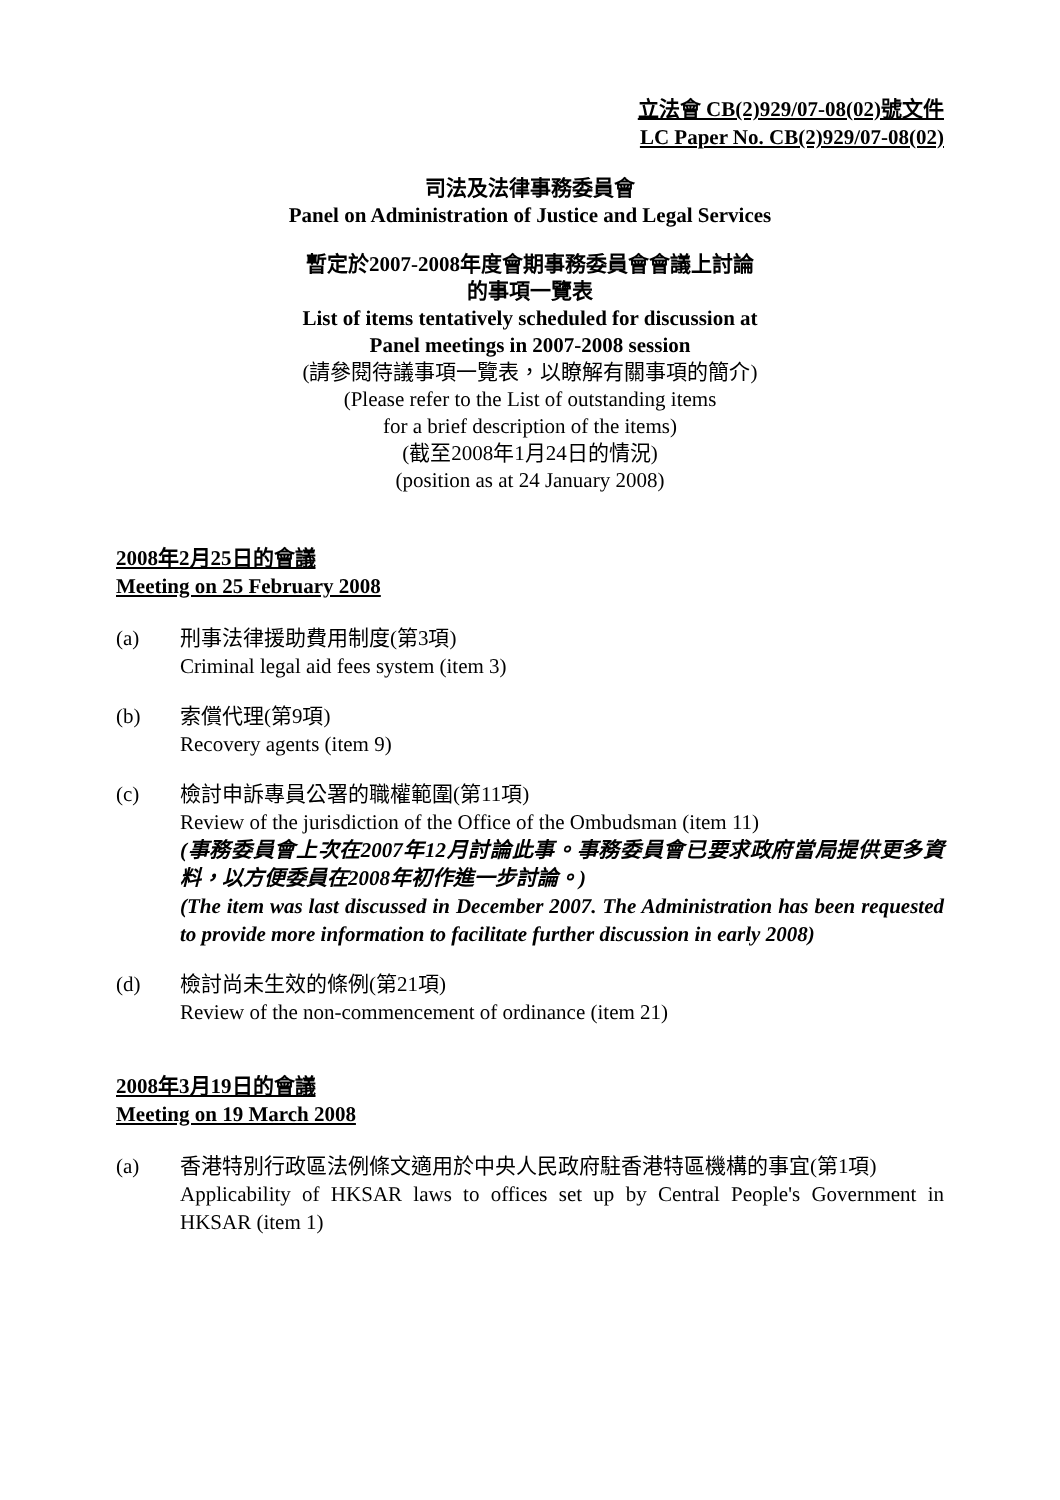立法會 CB(2)929/07-08(02)號文件
LC Paper No. CB(2)929/07-08(02)
司法及法律事務委員會
Panel on Administration of Justice and Legal Services
暫定於2007-2008年度會期事務委員會會議上討論
的事項一覽表
List of items tentatively scheduled for discussion at
Panel meetings in 2007-2008 session
(請參閱待議事項一覽表，以瞭解有關事項的簡介)
(Please refer to the List of outstanding items
for a brief description of the items)
(截至2008年1月24日的情況)
(position as at 24 January 2008)
2008年2月25日的會議
Meeting on 25 February 2008
(a) 刑事法律援助費用制度(第3項)
Criminal legal aid fees system (item 3)
(b) 索償代理(第9項)
Recovery agents (item 9)
(c) 檢討申訴專員公署的職權範圍(第11項)
Review of the jurisdiction of the Office of the Ombudsman (item 11)
(事務委員會上次在2007年12月討論此事。事務委員會已要求政府當局提供更多資料，以方便委員在2008年初作進一步討論。)
(The item was last discussed in December 2007. The Administration has been requested to provide more information to facilitate further discussion in early 2008)
(d) 檢討尚未生效的條例(第21項)
Review of the non-commencement of ordinance (item 21)
2008年3月19日的會議
Meeting on 19 March 2008
(a) 香港特別行政區法例條文適用於中央人民政府駐香港特區機構的事宜(第1項)
Applicability of HKSAR laws to offices set up by Central People's Government in HKSAR (item 1)